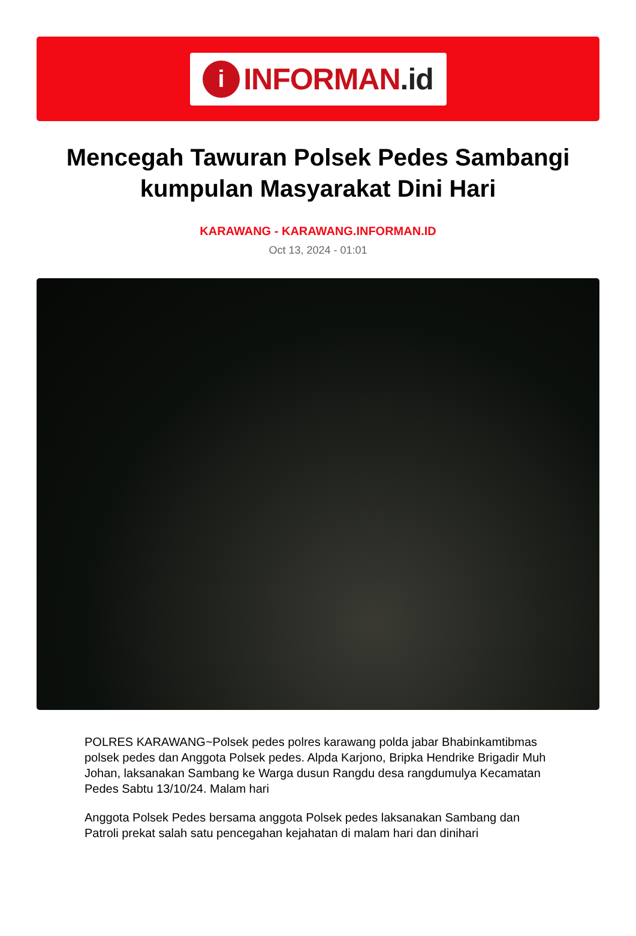i
INFORMAN.id
Mencegah Tawuran Polsek Pedes Sambangi kumpulan Masyarakat Dini Hari
KARAWANG - KARAWANG.INFORMAN.ID
Oct 13, 2024 - 01:01
POLRES KARAWANG~Polsek pedes polres karawang polda jabar Bhabinkamtibmas polsek pedes dan Anggota Polsek pedes. Alpda Karjono, Bripka Hendrike Brigadir Muh Johan, laksanakan Sambang ke Warga dusun Rangdu desa rangdumulya Kecamatan Pedes Sabtu 13/10/24. Malam hari
Anggota Polsek Pedes bersama anggota Polsek pedes laksanakan Sambang dan Patroli prekat salah satu pencegahan kejahatan di malam hari dan dinihari